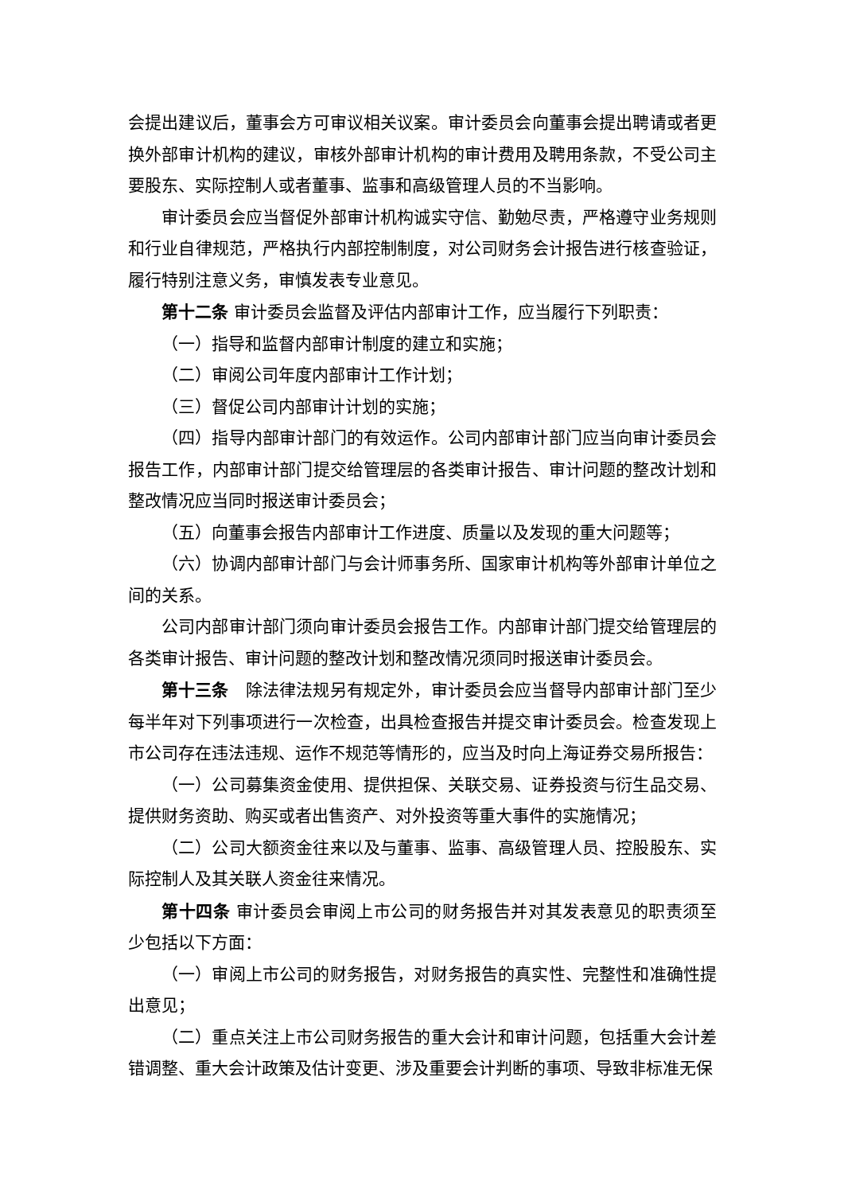会提出建议后，董事会方可审议相关议案。审计委员会向董事会提出聘请或者更换外部审计机构的建议，审核外部审计机构的审计费用及聘用条款，不受公司主要股东、实际控制人或者董事、监事和高级管理人员的不当影响。
审计委员会应当督促外部审计机构诚实守信、勤勉尽责，严格遵守业务规则和行业自律规范，严格执行内部控制制度，对公司财务会计报告进行核查验证，履行特别注意义务，审慎发表专业意见。
第十二条 审计委员会监督及评估内部审计工作，应当履行下列职责：
（一）指导和监督内部审计制度的建立和实施；
（二）审阅公司年度内部审计工作计划；
（三）督促公司内部审计计划的实施；
（四）指导内部审计部门的有效运作。公司内部审计部门应当向审计委员会报告工作，内部审计部门提交给管理层的各类审计报告、审计问题的整改计划和整改情况应当同时报送审计委员会；
（五）向董事会报告内部审计工作进度、质量以及发现的重大问题等；
（六）协调内部审计部门与会计师事务所、国家审计机构等外部审计单位之间的关系。
公司内部审计部门须向审计委员会报告工作。内部审计部门提交给管理层的各类审计报告、审计问题的整改计划和整改情况须同时报送审计委员会。
第十三条　除法律法规另有规定外，审计委员会应当督导内部审计部门至少每半年对下列事项进行一次检查，出具检查报告并提交审计委员会。检查发现上市公司存在违法违规、运作不规范等情形的，应当及时向上海证券交易所报告：
（一）公司募集资金使用、提供担保、关联交易、证券投资与衍生品交易、提供财务资助、购买或者出售资产、对外投资等重大事件的实施情况；
（二）公司大额资金往来以及与董事、监事、高级管理人员、控股股东、实际控制人及其关联人资金往来情况。
第十四条 审计委员会审阅上市公司的财务报告并对其发表意见的职责须至少包括以下方面：
（一）审阅上市公司的财务报告，对财务报告的真实性、完整性和准确性提出意见；
（二）重点关注上市公司财务报告的重大会计和审计问题，包括重大会计差错调整、重大会计政策及估计变更、涉及重要会计判断的事项、导致非标准无保